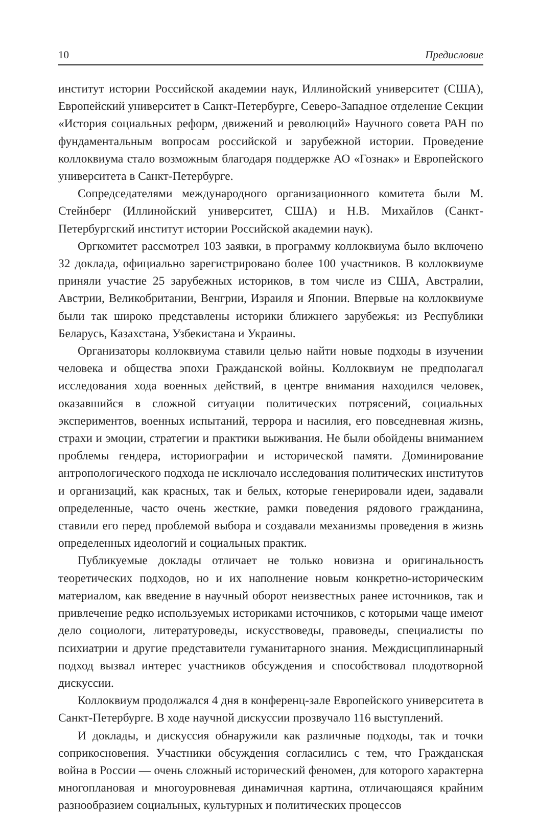10 Предисловие
институт истории Российской академии наук, Иллинойский университет (США), Европейский университет в Санкт-Петербурге, Северо-Западное отделение Секции «История социальных реформ, движений и революций» Научного совета РАН по фундаментальным вопросам российской и зарубежной истории. Проведение коллоквиума стало возможным благодаря поддержке АО «Гознак» и Европейского университета в Санкт-Петербурге.
Сопредседателями международного организационного комитета были М. Стейнберг (Иллинойский университет, США) и Н.В. Михайлов (Санкт-Петербургский институт истории Российской академии наук).
Оргкомитет рассмотрел 103 заявки, в программу коллоквиума было включено 32 доклада, официально зарегистрировано более 100 участников. В коллоквиуме приняли участие 25 зарубежных историков, в том числе из США, Австралии, Австрии, Великобритании, Венгрии, Израиля и Японии. Впервые на коллоквиуме были так широко представлены историки ближнего зарубежья: из Республики Беларусь, Казахстана, Узбекистана и Украины.
Организаторы коллоквиума ставили целью найти новые подходы в изучении человека и общества эпохи Гражданской войны. Коллоквиум не предполагал исследования хода военных действий, в центре внимания находился человек, оказавшийся в сложной ситуации политических потрясений, социальных экспериментов, военных испытаний, террора и насилия, его повседневная жизнь, страхи и эмоции, стратегии и практики выживания. Не были обойдены вниманием проблемы гендера, историографии и исторической памяти. Доминирование антропологического подхода не исключало исследования политических институтов и организаций, как красных, так и белых, которые генерировали идеи, задавали определенные, часто очень жесткие, рамки поведения рядового гражданина, ставили его перед проблемой выбора и создавали механизмы проведения в жизнь определенных идеологий и социальных практик.
Публикуемые доклады отличает не только новизна и оригинальность теоретических подходов, но и их наполнение новым конкретно-историческим материалом, как введение в научный оборот неизвестных ранее источников, так и привлечение редко используемых историками источников, с которыми чаще имеют дело социологи, литературоведы, искусствоведы, правоведы, специалисты по психиатрии и другие представители гуманитарного знания. Междисциплинарный подход вызвал интерес участников обсуждения и способствовал плодотворной дискуссии.
Коллоквиум продолжался 4 дня в конференц-зале Европейского университета в Санкт-Петербурге. В ходе научной дискуссии прозвучало 116 выступлений.
И доклады, и дискуссия обнаружили как различные подходы, так и точки соприкосновения. Участники обсуждения согласились с тем, что Гражданская война в России — очень сложный исторический феномен, для которого характерна многоплановая и многоуровневая динамичная картина, отличающаяся крайним разнообразием социальных, культурных и политических процессов